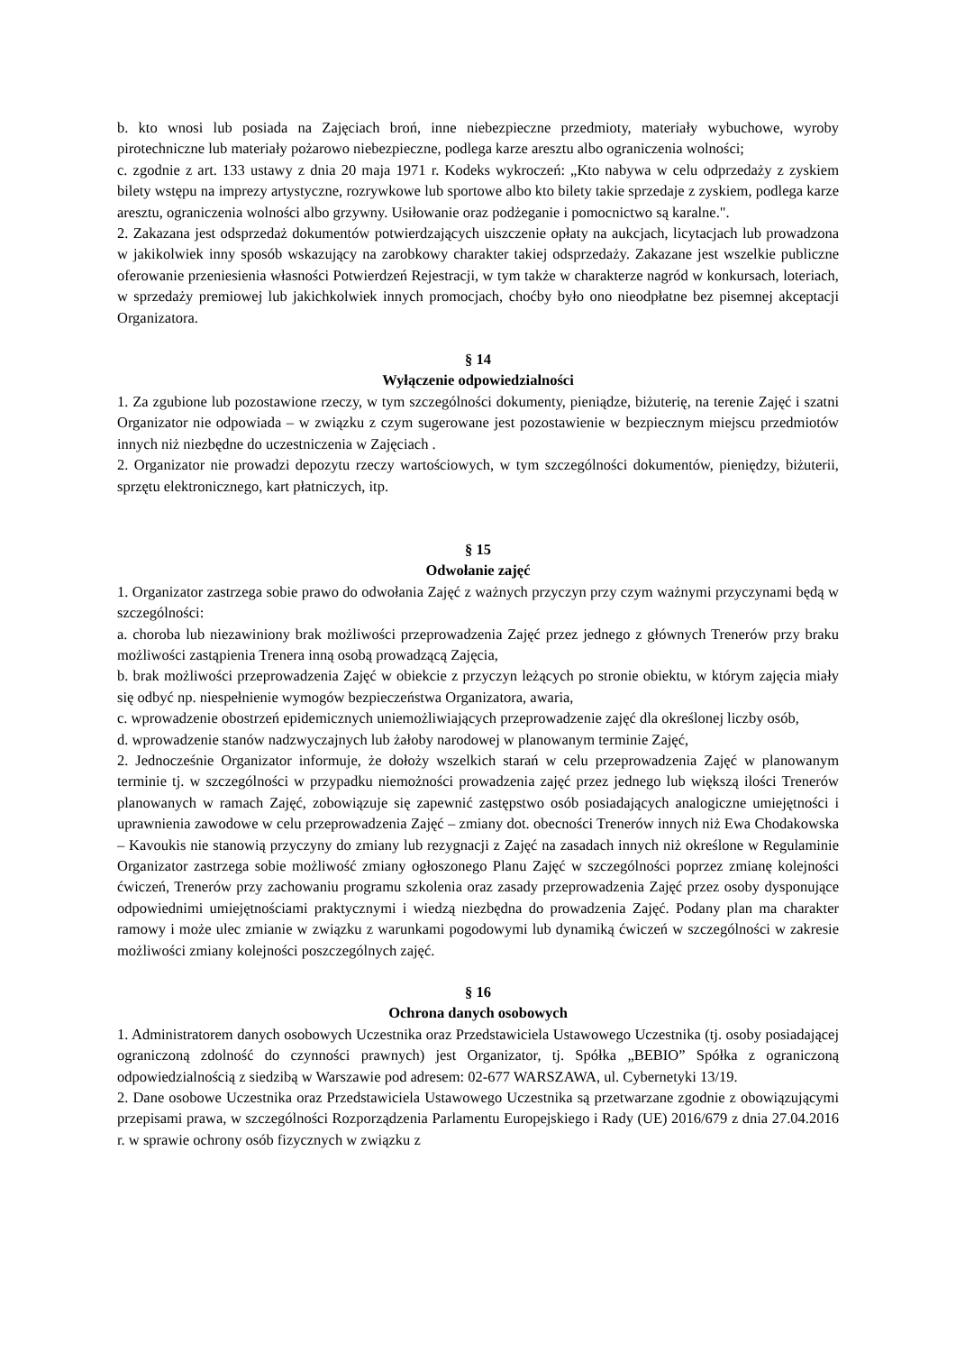b. kto wnosi lub posiada na Zajęciach broń, inne niebezpieczne przedmioty, materiały wybuchowe, wyroby pirotechniczne lub materiały pożarowo niebezpieczne, podlega karze aresztu albo ograniczenia wolności;
c. zgodnie z art. 133 ustawy z dnia 20 maja 1971 r. Kodeks wykroczeń: „Kto nabywa w celu odprzedaży z zyskiem bilety wstępu na imprezy artystyczne, rozrywkowe lub sportowe albo kto bilety takie sprzedaje z zyskiem, podlega karze aresztu, ograniczenia wolności albo grzywny. Usiłowanie oraz podżeganie i pomocnictwo są karalne.".
2. Zakazana jest odsprzedaż dokumentów potwierdzających uiszczenie opłaty na aukcjach, licytacjach lub prowadzona w jakikolwiek inny sposób wskazujący na zarobkowy charakter takiej odsprzedaży. Zakazane jest wszelkie publiczne oferowanie przeniesienia własności Potwierdzeń Rejestracji, w tym także w charakterze nagród w konkursach, loteriach, w sprzedaży premiowej lub jakichkolwiek innych promocjach, choćby było ono nieodpłatne bez pisemnej akceptacji Organizatora.
§ 14
Wyłączenie odpowiedzialności
1. Za zgubione lub pozostawione rzeczy, w tym szczególności dokumenty, pieniądze, biżuterię, na terenie Zajęć i szatni Organizator nie odpowiada – w związku z czym sugerowane jest pozostawienie w bezpiecznym miejscu przedmiotów innych niż niezbędne do uczestniczenia w Zajęciach .
2. Organizator nie prowadzi depozytu rzeczy wartościowych, w tym szczególności dokumentów, pieniędzy, biżuterii, sprzętu elektronicznego, kart płatniczych, itp.
§ 15
Odwołanie zajęć
1. Organizator zastrzega sobie prawo do odwołania Zajęć z ważnych przyczyn przy czym ważnymi przyczynami będą w szczególności:
a. choroba lub niezawiniony brak możliwości przeprowadzenia Zajęć przez jednego z głównych Trenerów przy braku możliwości zastąpienia Trenera inną osobą prowadzącą Zajęcia,
b. brak możliwości przeprowadzenia Zajęć w obiekcie z przyczyn leżących po stronie obiektu, w którym zajęcia miały się odbyć np. niespełnienie wymogów bezpieczeństwa Organizatora, awaria,
c. wprowadzenie obostrzeń epidemicznych uniemożliwiających przeprowadzenie zajęć dla określonej liczby osób,
d. wprowadzenie stanów nadzwyczajnych lub żałoby narodowej w planowanym terminie Zajęć,
2. Jednocześnie Organizator informuje, że dołoży wszelkich starań w celu przeprowadzenia Zajęć w planowanym terminie tj. w szczególności w przypadku niemożności prowadzenia zajęć przez jednego lub większą ilości Trenerów planowanych w ramach Zajęć, zobowiązuje się zapewnić zastępstwo osób posiadających analogiczne umiejętności i uprawnienia zawodowe w celu przeprowadzenia Zajęć – zmiany dot. obecności Trenerów innych niż Ewa Chodakowska – Kavoukis nie stanowią przyczyny do zmiany lub rezygnacji z Zajęć na zasadach innych niż określone w Regulaminie Organizator zastrzega sobie możliwość zmiany ogłoszonego Planu Zajęć w szczególności poprzez zmianę kolejności ćwiczeń, Trenerów przy zachowaniu programu szkolenia oraz zasady przeprowadzenia Zajęć przez osoby dysponujące odpowiednimi umiejętnościami praktycznymi i wiedzą niezbędna do prowadzenia Zajęć. Podany plan ma charakter ramowy i może ulec zmianie w związku z warunkami pogodowymi lub dynamiką ćwiczeń w szczególności w zakresie możliwości zmiany kolejności poszczególnych zajęć.
§ 16
Ochrona danych osobowych
1. Administratorem danych osobowych Uczestnika oraz Przedstawiciela Ustawowego Uczestnika (tj. osoby posiadającej ograniczoną zdolność do czynności prawnych) jest Organizator, tj. Spółka „BEBIO” Spółka z ograniczoną odpowiedzialnością z siedzibą w Warszawie pod adresem: 02-677 WARSZAWA, ul. Cybernetyki 13/19.
2. Dane osobowe Uczestnika oraz Przedstawiciela Ustawowego Uczestnika są przetwarzane zgodnie z obowiązującymi przepisami prawa, w szczególności Rozporządzenia Parlamentu Europejskiego i Rady (UE) 2016/679 z dnia 27.04.2016 r. w sprawie ochrony osób fizycznych w związku z